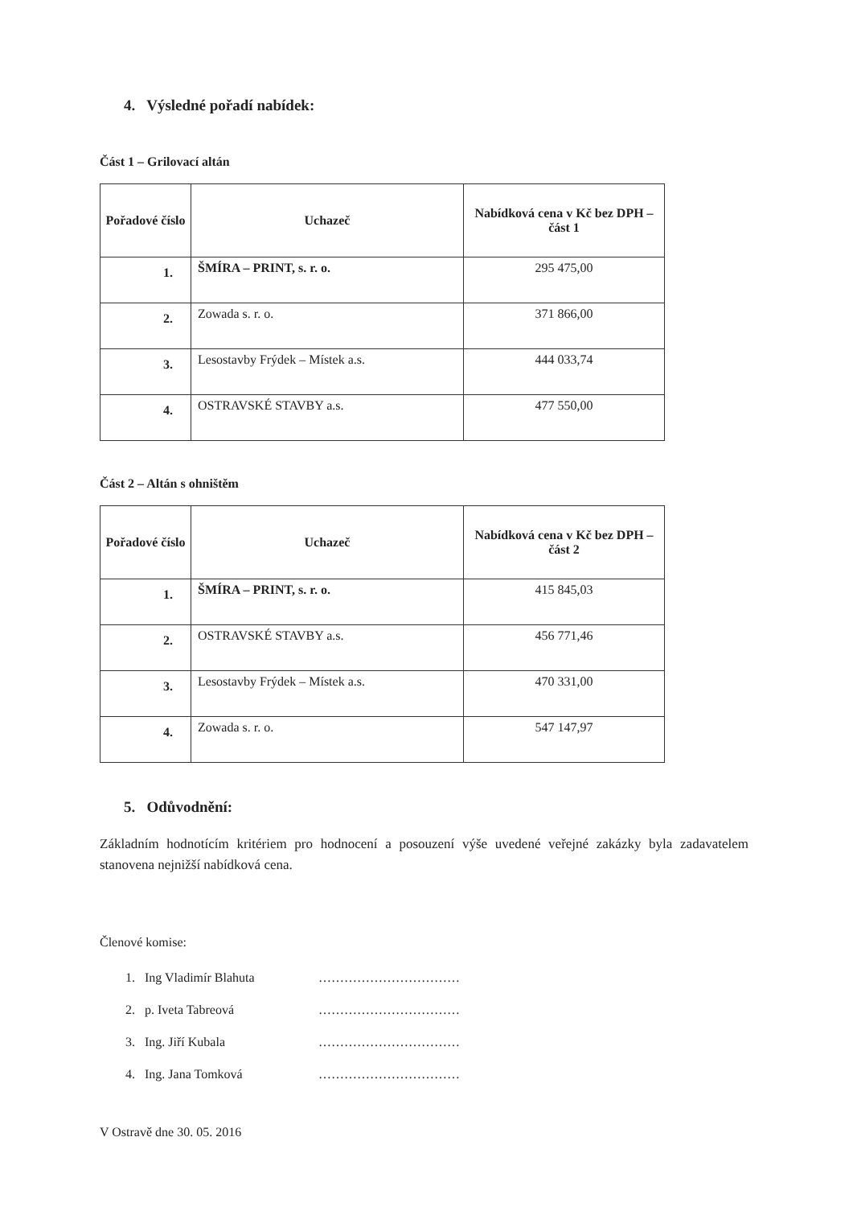4. Výsledné pořadí nabídek:
Část 1 – Grilovací altán
| Pořadové číslo | Uchazeč | Nabídková cena v Kč bez DPH – část 1 |
| --- | --- | --- |
| 1. | ŠMÍRA – PRINT, s. r. o. | 295 475,00 |
| 2. | Zowada s. r. o. | 371 866,00 |
| 3. | Lesostavby Frýdek – Místek a.s. | 444 033,74 |
| 4. | OSTRAVSKÉ STAVBY a.s. | 477 550,00 |
Část 2 – Altán s ohništěm
| Pořadové číslo | Uchazeč | Nabídková cena v Kč bez DPH – část 2 |
| --- | --- | --- |
| 1. | ŠMÍRA – PRINT, s. r. o. | 415 845,03 |
| 2. | OSTRAVSKÉ STAVBY a.s. | 456 771,46 |
| 3. | Lesostavby Frýdek – Místek a.s. | 470 331,00 |
| 4. | Zowada s. r. o. | 547 147,97 |
5. Odůvodnění:
Základním hodnotícím kritériem pro hodnocení a posouzení výše uvedené veřejné zakázky byla zadavatelem stanovena nejnižší nabídková cena.
Členové komise:
1. Ing Vladimír Blahuta ……………………………
2. p. Iveta Tabreová ……………………………
3. Ing. Jiří Kubala ……………………………
4. Ing. Jana Tomková ……………………………
V Ostravě dne 30. 05. 2016